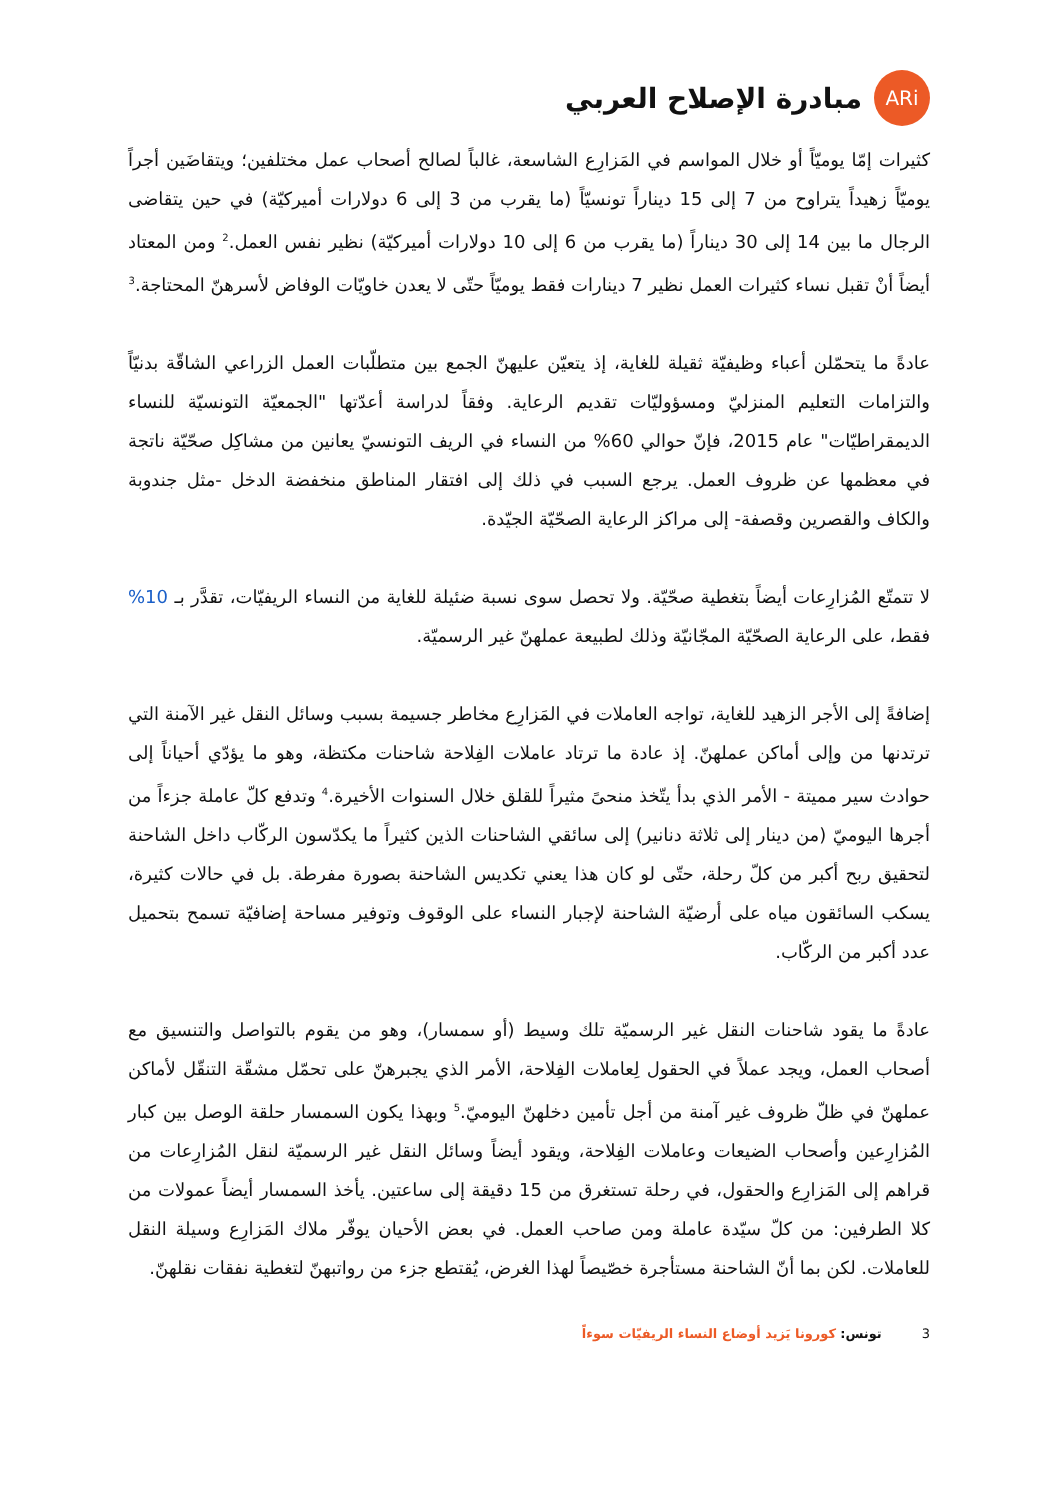ARi
مبادرة الإصلاح العربي
كثيرات إمّا يوميّاً أو خلال المواسم في المَزارِع الشاسعة، غالباً لصالح أصحاب عمل مختلفين؛ ويتقاضَين أجراً يوميّاً زهيداً يتراوح من 7 إلى 15 ديناراً تونسيّاً (ما يقرب من 3 إلى 6 دولارات أميركيّة) في حين يتقاضى الرجال ما بين 14 إلى 30 ديناراً (ما يقرب من 6 إلى 10 دولارات أميركيّة) نظير نفس العمل.<sup>2</sup> ومن المعتاد أيضاً أنْ تقبل نساء كثيرات العمل نظير 7 دينارات فقط يوميّاً حتّى لا يعدن خاويّات الوفاض لأسرهنّ المحتاجة.<sup>3</sup>
عادةً ما يتحمّلن أعباء وظيفيّة ثقيلة للغاية، إذ يتعيّن عليهنّ الجمع بين متطلّبات العمل الزراعي الشاقّة بدنيّاً والتزامات التعليم المنزليّ ومسؤوليّات تقديم الرعاية. وفقاً لدراسة أعدّتها "الجمعيّة التونسيّة للنساء الديمقراطيّات" عام 2015، فإنّ حوالي 60% من النساء في الريف التونسيّ يعانين من مشاكِل صحّيّة ناتجة في معظمها عن ظروف العمل. يرجع السبب في ذلك إلى افتقار المناطق منخفضة الدخل -مثل جندوبة والكاف والقصرين وقصفة- إلى مراكز الرعاية الصحّيّة الجيّدة.
لا تتمتّع المُزارِعات أيضاً بتغطية صحّيّة. ولا تحصل سوى نسبة ضئيلة للغاية من النساء الريفيّات، تقدَّر بـ 10% فقط، على الرعاية الصحّيّة المجّانيّة وذلك لطبيعة عملهنّ غير الرسميّة.
إضافةً إلى الأجر الزهيد للغاية، تواجه العاملات في المَزارِع مخاطر جسيمة بسبب وسائل النقل غير الآمنة التي ترتدنها من وإلى أماكن عملهنّ. إذ عادة ما ترتاد عاملات الفِلاحة شاحنات مكتظة، وهو ما يؤدّي أحياناً إلى حوادث سير مميتة - الأمر الذي بدأ يتّخذ منحىً مثيراً للقلق خلال السنوات الأخيرة.<sup>4</sup> وتدفع كلّ عاملة جزءاً من أجرها اليوميّ (من دينار إلى ثلاثة دنانير) إلى سائقي الشاحنات الذين كثيراً ما يكدّسون الركّاب داخل الشاحنة لتحقيق ربح أكبر من كلّ رحلة، حتّى لو كان هذا يعني تكديس الشاحنة بصورة مفرطة. بل في حالات كثيرة، يسكب السائقون مياه على أرضيّة الشاحنة لإجبار النساء على الوقوف وتوفير مساحة إضافيّة تسمح بتحميل عدد أكبر من الركّاب.
عادةً ما يقود شاحنات النقل غير الرسميّة تلك وسيط (أو سمسار)، وهو من يقوم بالتواصل والتنسيق مع أصحاب العمل، ويجد عملاً في الحقول لِعاملات الفِلاحة، الأمر الذي يجبرهنّ على تحمّل مشقّة التنقّل لأماكن عملهنّ في ظلّ ظروف غير آمنة من أجل تأمين دخلهنّ اليوميّ.<sup>5</sup> وبهذا يكون السمسار حلقة الوصل بين كبار المُزارِعين وأصحاب الضيعات وعاملات الفِلاحة، ويقود أيضاً وسائل النقل غير الرسميّة لنقل المُزارِعات من قراهم إلى المَزارِع والحقول، في رحلة تستغرق من 15 دقيقة إلى ساعتين. يأخذ السمسار أيضاً عمولات من كلا الطرفين: من كلّ سيّدة عاملة ومن صاحب العمل. في بعض الأحيان يوفّر ملاك المَزارِع وسيلة النقل للعاملات. لكن بما أنّ الشاحنة مستأجرة خصّيصاً لهذا الغرض، يُقتطع جزء من رواتبهنّ لتغطية نفقات نقلهنّ.
3 تونس: كورونا يَزيد أوضاع النساء الريفيّات سوءاً